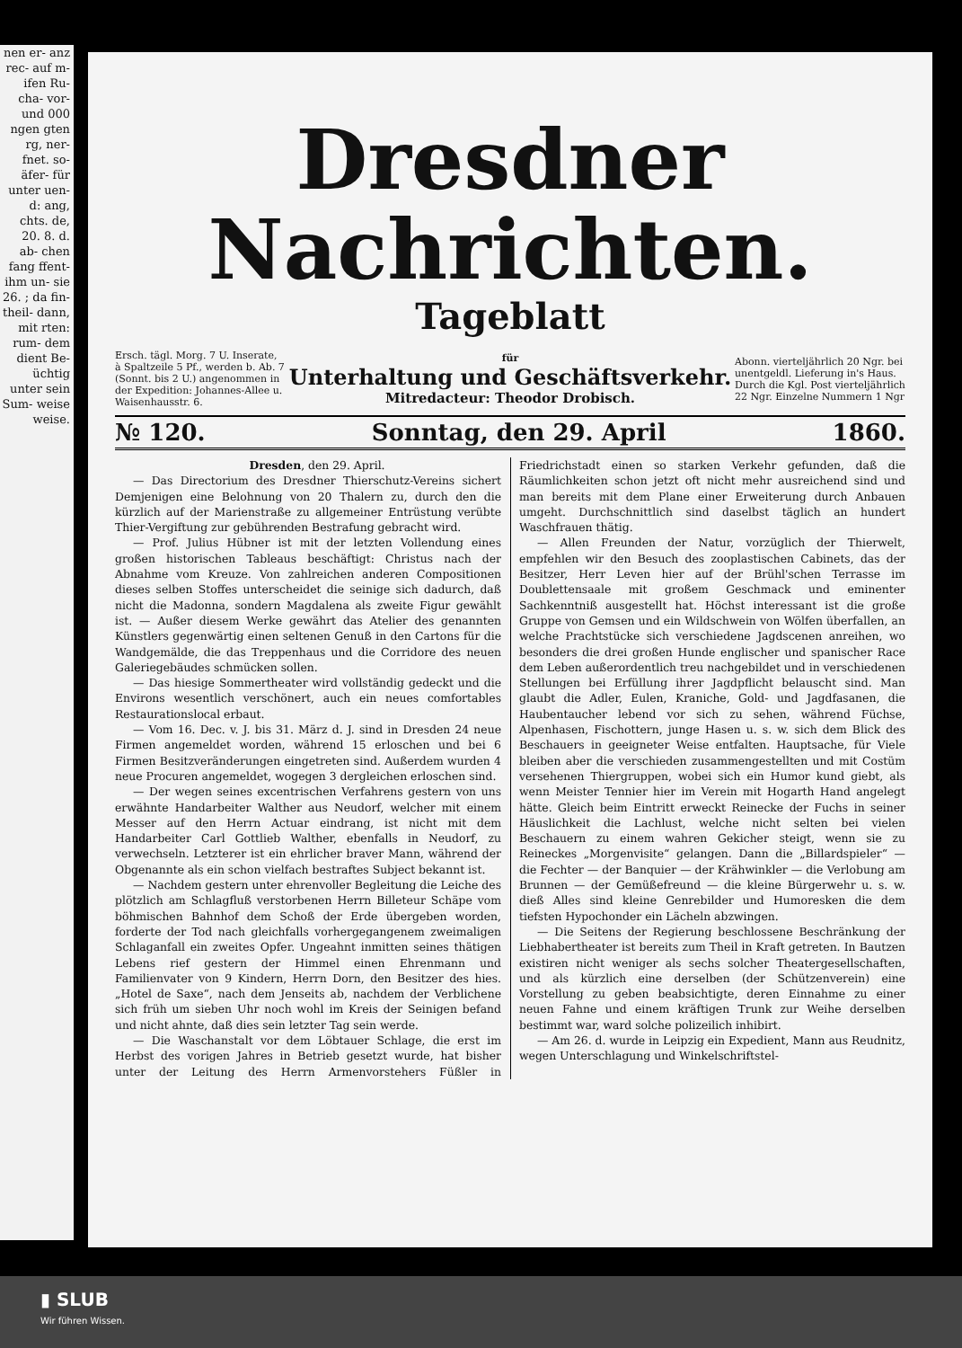nen er- anz rec- auf m- ifen Ru- cha- vor- und 000 ngen gten rg, ner- fnet. so- äfer- für unter uen- d: ang, chts. de, 20. 8. d. ab- chen fang ffent- ihm un- sie 26. ; da fin- theil- dann, mit rten: rum- dem dient Be- üchtig unter sein Sum- weise weise.
Dresdner Nachrichten.
Tageblatt
Ersch. tägl. Morg. 7 U. Inserate, à Spaltzeile 5 Pf., werden b. Ab. 7 (Sonnt. bis 2 U.) angenommen in der Expedition: Johannes-Allee u. Waisenhausstr. 6.
für
Unterhaltung und Geschäftsverkehr.
Mitredacteur: Theodor Drobisch.
Abonn. vierteljährlich 20 Ngr. bei unentgeldl. Lieferung in's Haus. Durch die Kgl. Post vierteljährlich 22 Ngr. Einzelne Nummern 1 Ngr
№ 120. Sonntag, den 29. April 1860.
Dresden, den 29. April.
— Das Directorium des Dresdner Thierschutz-Vereins sichert Demjenigen eine Belohnung von 20 Thalern zu, durch den die kürzlich auf der Marienstraße zu allgemeiner Entrüstung verübte Thier-Vergiftung zur gebührenden Bestrafung gebracht wird.
— Prof. Julius Hübner ist mit der letzten Vollendung eines großen historischen Tableaus beschäftigt: Christus nach der Abnahme vom Kreuze. Von zahlreichen anderen Compositionen dieses selben Stoffes unterscheidet die seinige sich dadurch, daß nicht die Madonna, sondern Magdalena als zweite Figur gewählt ist. — Außer diesem Werke gewährt das Atelier des genannten Künstlers gegenwärtig einen seltenen Genuß in den Cartons für die Wandgemälde, die das Treppenhaus und die Corridore des neuen Galeriegebäudes schmücken sollen.
— Das hiesige Sommertheater wird vollständig gedeckt und die Environs wesentlich verschönert, auch ein neues comfortables Restaurationslocal erbaut.
— Vom 16. Dec. v. J. bis 31. März d. J. sind in Dresden 24 neue Firmen angemeldet worden, während 15 erloschen und bei 6 Firmen Besitzveränderungen eingetreten sind. Außerdem wurden 4 neue Procuren angemeldet, wogegen 3 dergleichen erloschen sind.
— Der wegen seines excentrischen Verfahrens gestern von uns erwähnte Handarbeiter Walther aus Neudorf, welcher mit einem Messer auf den Herrn Actuar eindrang, ist nicht mit dem Handarbeiter Carl Gottlieb Walther, ebenfalls in Neudorf, zu verwechseln. Letzterer ist ein ehrlicher braver Mann, während der Obgenannte als ein schon vielfach bestraftes Subject bekannt ist.
— Nachdem gestern unter ehrenvoller Begleitung die Leiche des plötzlich am Schlagfluß verstorbenen Herrn Billeteur Schäpe vom böhmischen Bahnhof dem Schoß der Erde übergeben worden, forderte der Tod nach gleichfalls vorhergegangenem zweimaligen Schlaganfall ein zweites Opfer. Ungeahnt inmitten seines thätigen Lebens rief gestern der Himmel einen Ehrenmann und Familienvater von 9 Kindern, Herrn Dorn, den Besitzer des hies. „Hotel de Saxe“, nach dem Jenseits ab, nachdem der Verblichene sich früh um sieben Uhr noch wohl im Kreis der Seinigen befand und nicht ahnte, daß dies sein letzter Tag sein werde.
— Die Waschanstalt vor dem Löbtauer Schlage, die erst im Herbst des vorigen Jahres in Betrieb gesetzt wurde, hat bisher unter der Leitung des Herrn Armenvorstehers Füßler in Friedrichstadt einen so starken Verkehr gefunden, daß die Räumlichkeiten schon jetzt oft nicht mehr ausreichend sind und man bereits mit dem Plane einer Erweiterung durch Anbauen umgeht. Durchschnittlich sind daselbst täglich an hundert Waschfrauen thätig.
— Allen Freunden der Natur, vorzüglich der Thierwelt, empfehlen wir den Besuch des zooplastischen Cabinets, das der Besitzer, Herr Leven hier auf der Brühl'schen Terrasse im Doublettensaale mit großem Geschmack und eminenter Sachkenntniß ausgestellt hat. Höchst interessant ist die große Gruppe von Gemsen und ein Wildschwein von Wölfen überfallen, an welche Prachtstücke sich verschiedene Jagdscenen anreihen, wo besonders die drei großen Hunde englischer und spanischer Race dem Leben außerordentlich treu nachgebildet und in verschiedenen Stellungen bei Erfüllung ihrer Jagdpflicht belauscht sind. Man glaubt die Adler, Eulen, Kraniche, Gold- und Jagdfasanen, die Haubentaucher lebend vor sich zu sehen, während Füchse, Alpenhasen, Fischottern, junge Hasen u. s. w. sich dem Blick des Beschauers in geeigneter Weise entfalten. Hauptsache, für Viele bleiben aber die verschieden zusammengestellten und mit Costüm versehenen Thiergruppen, wobei sich ein Humor kund giebt, als wenn Meister Tennier hier im Verein mit Hogarth Hand angelegt hätte. Gleich beim Eintritt erweckt Reinecke der Fuchs in seiner Häuslichkeit die Lachlust, welche nicht selten bei vielen Beschauern zu einem wahren Gekicher steigt, wenn sie zu Reineckes „Morgenvisite“ gelangen. Dann die „Billardspieler“ — die Fechter — der Banquier — der Krähwinkler — die Verlobung am Brunnen — der Gemüßefreund — die kleine Bürgerwehr u. s. w. dieß Alles sind kleine Genrebilder und Humoresken die dem tiefsten Hypochonder ein Lächeln abzwingen.
— Die Seitens der Regierung beschlossene Beschränkung der Liebhabertheater ist bereits zum Theil in Kraft getreten. In Bautzen existiren nicht weniger als sechs solcher Theatergesellschaften, und als kürzlich eine derselben (der Schützenverein) eine Vorstellung zu geben beabsichtigte, deren Einnahme zu einer neuen Fahne und einem kräftigen Trunk zur Weihe derselben bestimmt war, ward solche polizeilich inhibirt.
— Am 26. d. wurde in Leipzig ein Expedient, Mann aus Reudnitz, wegen Unterschlagung und Winkelschriftstel-
▮ SLUB
Wir führen Wissen.